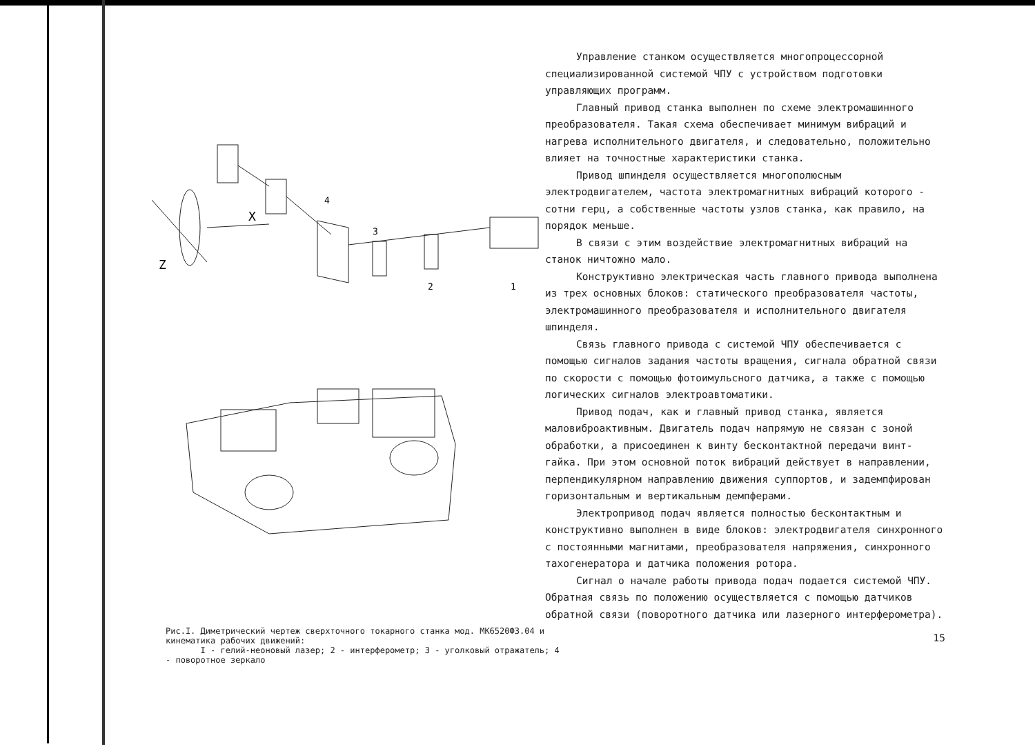X
Z
4
3
2
1
Рис.I. Диметрический чертеж сверхточного токарного станка мод. МК6520Ф3.04 и кинематика рабочих движений:
I - гелий-неоновый лазер; 2 - интерферометр; 3 - уголковый отражатель; 4 - поворотное зеркало
Управление станком осуществляется многопроцессорной специализированной системой ЧПУ с устройством подготовки управляющих программ.
Главный привод станка выполнен по схеме электромашинного преобразователя. Такая схема обеспечивает минимум вибраций и нагрева исполнительного двигателя, и следовательно, положительно влияет на точностные характеристики станка.
Привод шпинделя осуществляется многополюсным электродвигателем, частота электромагнитных вибраций которого - сотни герц, а собственные частоты узлов станка, как правило, на порядок меньше.
В связи с этим воздействие электромагнитных вибраций на станок ничтожно мало.
Конструктивно электрическая часть главного привода выполнена из трех основных блоков: статического преобразователя частоты, электромашинного преобразователя и исполнительного двигателя шпинделя.
Связь главного привода с системой ЧПУ обеспечивается с помощью сигналов задания частоты вращения, сигнала обратной связи по скорости с помощью фотоимульсного датчика, а также с помощью логических сигналов электроавтоматики.
Привод подач, как и главный привод станка, является маловиброактивным. Двигатель подач напрямую не связан с зоной обработки, а присоединен к винту бесконтактной передачи винт-гайка. При этом основной поток вибраций действует в направлении, перпендикулярном направлению движения суппортов, и задемпфирован горизонтальным и вертикальным демпферами.
Электропривод подач является полностью бесконтактным и конструктивно выполнен в виде блоков: электродвигателя синхронного с постоянными магнитами, преобразователя напряжения, синхронного тахогенератора и датчика положения ротора.
Сигнал о начале работы привода подач подается системой ЧПУ. Обратная связь по положению осуществляется с помощью датчиков обратной связи (поворотного датчика или лазерного интерферометра).
15